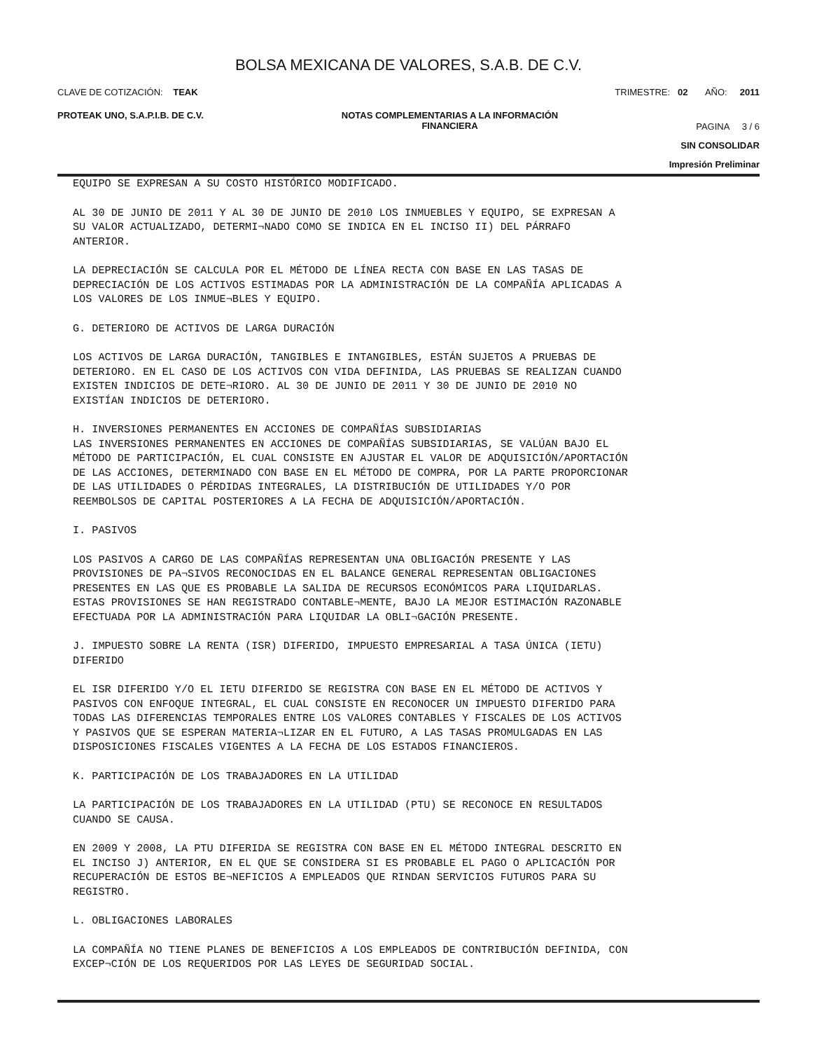BOLSA MEXICANA DE VALORES, S.A.B. DE C.V.
CLAVE DE COTIZACIÓN: TEAK TRIMESTRE: 02 AÑO: 2011
PROTEAK UNO, S.A.P.I.B. DE C.V. NOTAS COMPLEMENTARIAS A LA INFORMACIÓN
FINANCIERA PAGINA 3 / 6
SIN CONSOLIDAR
Impresión Preliminar
EQUIPO SE EXPRESAN A SU COSTO HISTÓRICO MODIFICADO.
AL 30 DE JUNIO DE 2011 Y AL 30 DE JUNIO DE 2010 LOS INMUEBLES Y EQUIPO, SE EXPRESAN A
SU VALOR ACTUALIZADO, DETERMI¬NADO COMO SE INDICA EN EL INCISO II) DEL PÁRRAFO
ANTERIOR.
LA DEPRECIACIÓN SE CALCULA POR EL MÉTODO DE LÍNEA RECTA CON BASE EN LAS TASAS DE
DEPRECIACIÓN DE LOS ACTIVOS ESTIMADAS POR LA ADMINISTRACIÓN DE LA COMPAÑÍA APLICADAS A
LOS VALORES DE LOS INMUE¬BLES Y EQUIPO.
G. DETERIORO DE ACTIVOS DE LARGA DURACIÓN
LOS ACTIVOS DE LARGA DURACIÓN, TANGIBLES E INTANGIBLES, ESTÁN SUJETOS A PRUEBAS DE
DETERIORO. EN EL CASO DE LOS ACTIVOS CON VIDA DEFINIDA, LAS PRUEBAS SE REALIZAN CUANDO
EXISTEN INDICIOS DE DETE¬RIORO. AL 30 DE JUNIO DE 2011 Y 30 DE JUNIO DE 2010 NO
EXISTÍAN INDICIOS DE DETERIORO.
H. INVERSIONES PERMANENTES EN ACCIONES DE COMPAÑÍAS SUBSIDIARIAS
LAS INVERSIONES PERMANENTES EN ACCIONES DE COMPAÑÍAS SUBSIDIARIAS, SE VALÚAN BAJO EL
MÉTODO DE PARTICIPACIÓN, EL CUAL CONSISTE EN AJUSTAR EL VALOR DE ADQUISICIÓN/APORTACIÓN
DE LAS ACCIONES, DETERMINADO CON BASE EN EL MÉTODO DE COMPRA, POR LA PARTE PROPORCIONAR
DE LAS UTILIDADES O PÉRDIDAS INTEGRALES, LA DISTRIBUCIÓN DE UTILIDADES Y/O POR
REEMBOLSOS DE CAPITAL POSTERIORES A LA FECHA DE ADQUISICIÓN/APORTACIÓN.
I. PASIVOS
LOS PASIVOS A CARGO DE LAS COMPAÑÍAS REPRESENTAN UNA OBLIGACIÓN PRESENTE Y LAS
PROVISIONES DE PA¬SIVOS RECONOCIDAS EN EL BALANCE GENERAL REPRESENTAN OBLIGACIONES
PRESENTES EN LAS QUE ES PROBABLE LA SALIDA DE RECURSOS ECONÓMICOS PARA LIQUIDARLAS.
ESTAS PROVISIONES SE HAN REGISTRADO CONTABLE¬MENTE, BAJO LA MEJOR ESTIMACIÓN RAZONABLE
EFECTUADA POR LA ADMINISTRACIÓN PARA LIQUIDAR LA OBLI¬GACIÓN PRESENTE.
J. IMPUESTO SOBRE LA RENTA (ISR) DIFERIDO, IMPUESTO EMPRESARIAL A TASA ÚNICA (IETU)
DIFERIDO
EL ISR DIFERIDO Y/O EL IETU DIFERIDO SE REGISTRA CON BASE EN EL MÉTODO DE ACTIVOS Y
PASIVOS CON ENFOQUE INTEGRAL, EL CUAL CONSISTE EN RECONOCER UN IMPUESTO DIFERIDO PARA
TODAS LAS DIFERENCIAS TEMPORALES ENTRE LOS VALORES CONTABLES Y FISCALES DE LOS ACTIVOS
Y PASIVOS QUE SE ESPERAN MATERIA¬LIZAR EN EL FUTURO, A LAS TASAS PROMULGADAS EN LAS
DISPOSICIONES FISCALES VIGENTES A LA FECHA DE LOS ESTADOS FINANCIEROS.
K. PARTICIPACIÓN DE LOS TRABAJADORES EN LA UTILIDAD
LA PARTICIPACIÓN DE LOS TRABAJADORES EN LA UTILIDAD (PTU) SE RECONOCE EN RESULTADOS
CUANDO SE CAUSA.
EN 2009 Y 2008, LA PTU DIFERIDA SE REGISTRA CON BASE EN EL MÉTODO INTEGRAL DESCRITO EN
EL INCISO J) ANTERIOR, EN EL QUE SE CONSIDERA SI ES PROBABLE EL PAGO O APLICACIÓN POR
RECUPERACIÓN DE ESTOS BE¬NEFICIOS A EMPLEADOS QUE RINDAN SERVICIOS FUTUROS PARA SU
REGISTRO.
L. OBLIGACIONES LABORALES
LA COMPAÑÍA NO TIENE PLANES DE BENEFICIOS A LOS EMPLEADOS DE CONTRIBUCIÓN DEFINIDA, CON
EXCEP¬CIÓN DE LOS REQUERIDOS POR LAS LEYES DE SEGURIDAD SOCIAL.